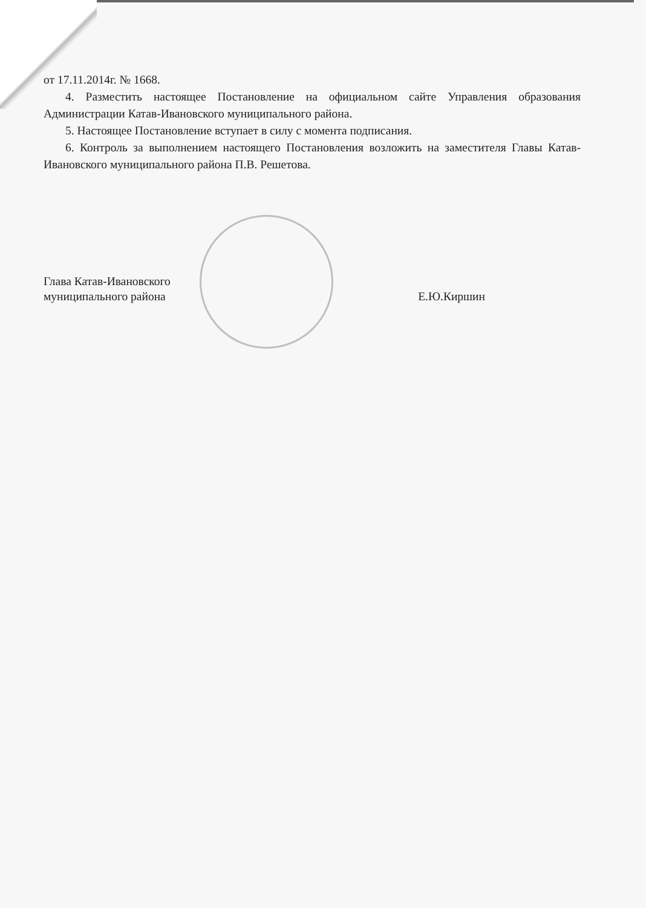от 17.11.2014г. № 1668.
4. Разместить настоящее Постановление на официальном сайте Управления образования Администрации Катав-Ивановского муниципального района.
5. Настоящее Постановление вступает в силу с момента подписания.
6. Контроль за выполнением настоящего Постановления возложить на заместителя Главы Катав-Ивановского муниципального района П.В. Решетова.
Глава Катав-Ивановского
муниципального района Е.Ю.Киршин